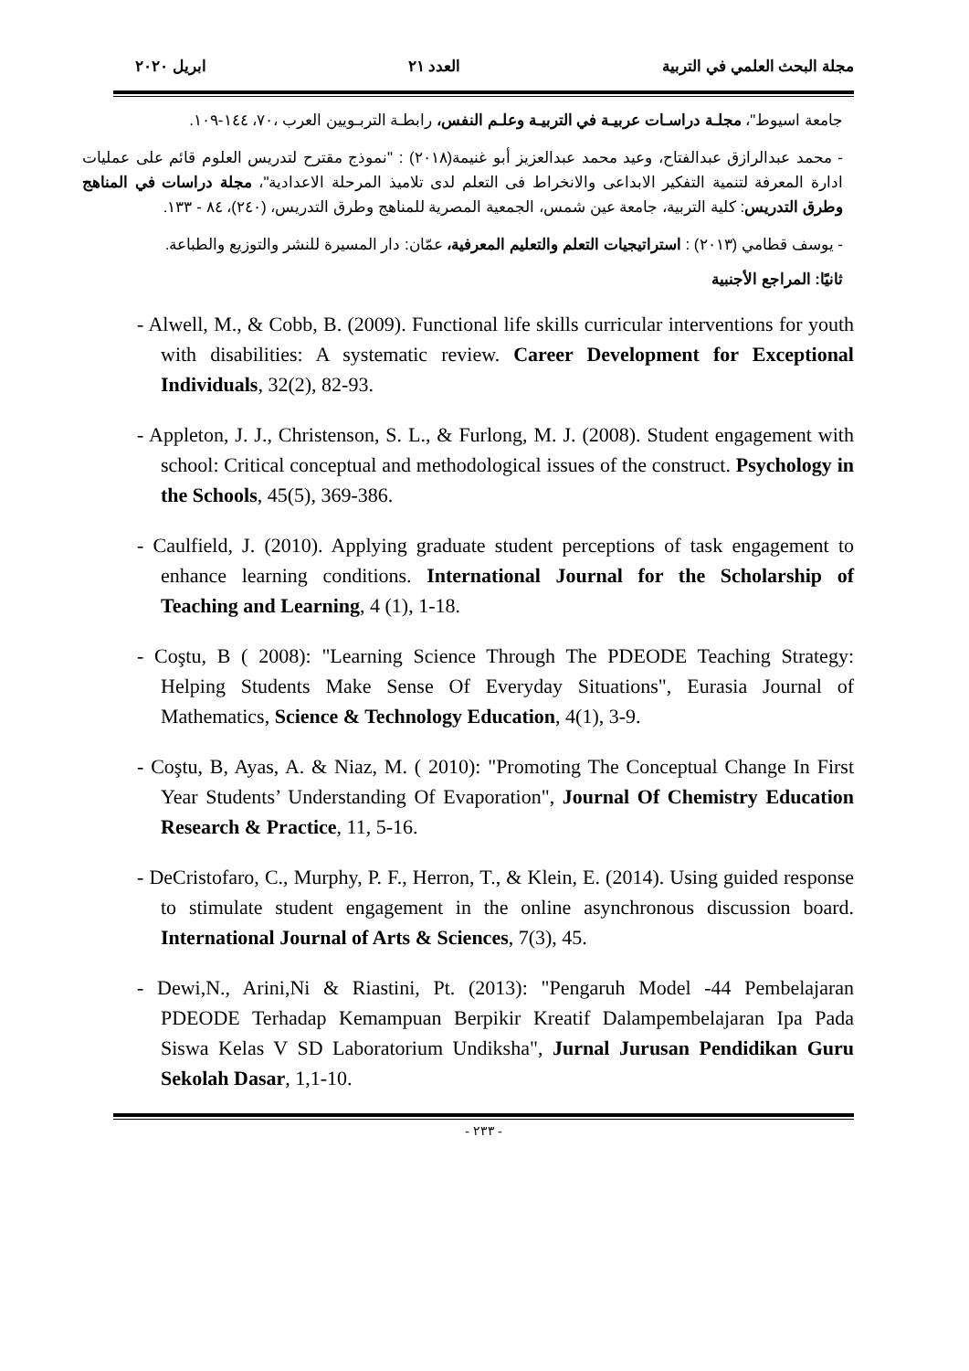مجلة البحث العلمي في التربية العدد ٢١ ابريل ٢٠٢٠
جامعة اسيوط"، مجلـة دراسـات عربيـة في التربيـة وعلـم النفس، رابطـة التربـويين العرب ،٧٠، ١٤٤-١٠٩.
- محمد عبدالرازق عبدالفتاح، وعيد محمد عبدالعزيز أبو غنيمة(٢٠١٨) : "نموذج مقترح لتدريس العلوم قائم على عمليات ادارة المعرفة لتنمية التفكير الابداعى والانخراط فى التعلم لدى تلاميذ المرحلة الاعدادية"، مجلة دراسات في المناهج وطرق التدريس: كلية التربية، جامعة عين شمس، الجمعية المصرية للمناهج وطرق التدريس، (٢٤٠)، ٨٤ - ١٣٣.
- يوسف قطامي (٢٠١٣) : استراتيجيات التعلم والتعليم المعرفية، عمّان: دار المسيرة للنشر والتوزيع والطباعة.
ثانيًا: المراجع الأجنبية
- Alwell, M., & Cobb, B. (2009). Functional life skills curricular interventions for youth with disabilities: A systematic review. Career Development for Exceptional Individuals, 32(2), 82-93.
- Appleton, J. J., Christenson, S. L., & Furlong, M. J. (2008). Student engagement with school: Critical conceptual and methodological issues of the construct. Psychology in the Schools, 45(5), 369-386.
- Caulfield, J. (2010). Applying graduate student perceptions of task engagement to enhance learning conditions. International Journal for the Scholarship of Teaching and Learning, 4 (1), 1-18.
- Coştu, B ( 2008): "Learning Science Through The PDEODE Teaching Strategy: Helping Students Make Sense Of Everyday Situations", Eurasia Journal of Mathematics, Science & Technology Education, 4(1), 3-9.
- Coştu, B, Ayas, A. & Niaz, M. ( 2010): "Promoting The Conceptual Change In First Year Students’ Understanding Of Evaporation", Journal Of Chemistry Education Research & Practice, 11, 5-16.
- DeCristofaro, C., Murphy, P. F., Herron, T., & Klein, E. (2014). Using guided response to stimulate student engagement in the online asynchronous discussion board. International Journal of Arts & Sciences, 7(3), 45.
- Dewi,N., Arini,Ni & Riastini, Pt. (2013): "Pengaruh Model -44 Pembelajaran PDEODE Terhadap Kemampuan Berpikir Kreatif Dalampembelajaran Ipa Pada Siswa Kelas V SD Laboratorium Undiksha", Jurnal Jurusan Pendidikan Guru Sekolah Dasar, 1,1-10.
- ٢٣٣ -